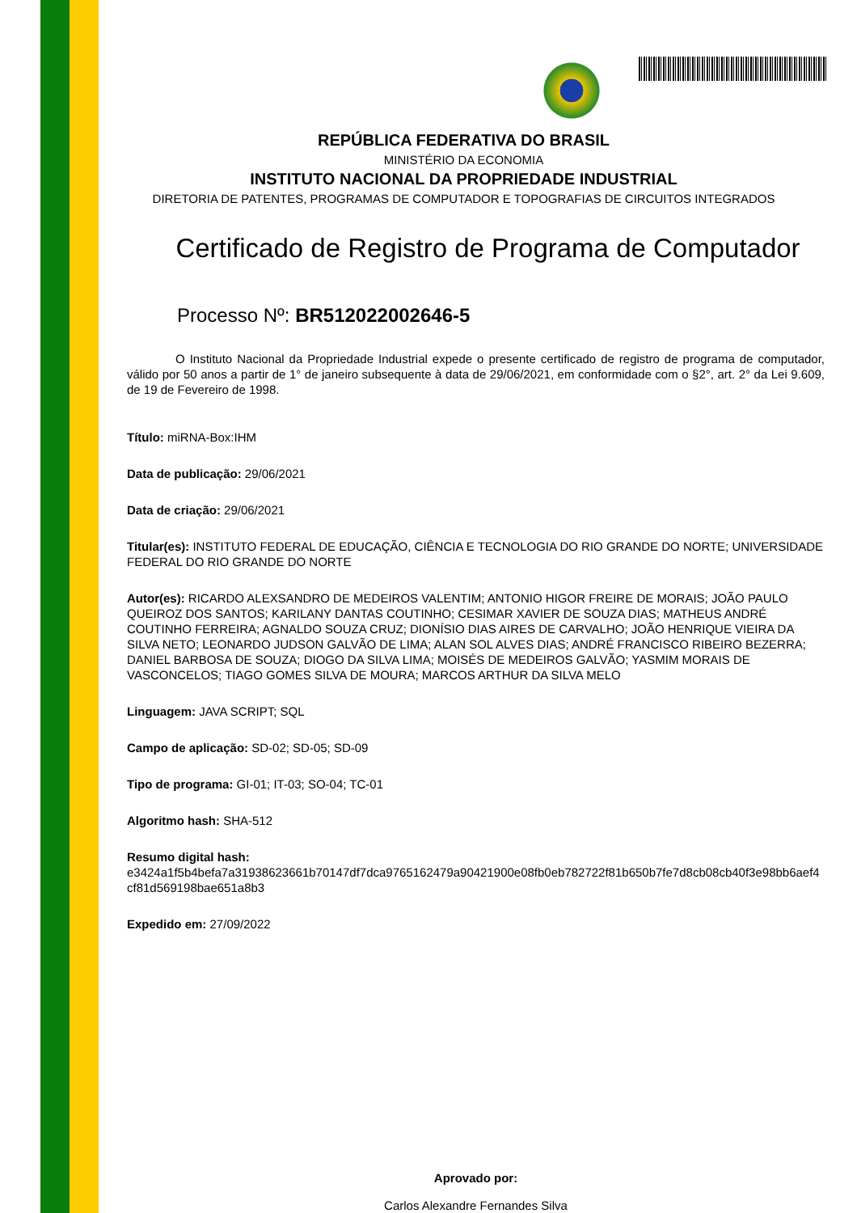REPÚBLICA FEDERATIVA DO BRASIL
MINISTÉRIO DA ECONOMIA
INSTITUTO NACIONAL DA PROPRIEDADE INDUSTRIAL
DIRETORIA DE PATENTES, PROGRAMAS DE COMPUTADOR E TOPOGRAFIAS DE CIRCUITOS INTEGRADOS
Certificado de Registro de Programa de Computador
Processo Nº: BR512022002646-5
O Instituto Nacional da Propriedade Industrial expede o presente certificado de registro de programa de computador, válido por 50 anos a partir de 1° de janeiro subsequente à data de 29/06/2021, em conformidade com o §2°, art. 2° da Lei 9.609, de 19 de Fevereiro de 1998.
Título: miRNA-Box:IHM
Data de publicação: 29/06/2021
Data de criação: 29/06/2021
Titular(es): INSTITUTO FEDERAL DE EDUCAÇÃO, CIÊNCIA E TECNOLOGIA DO RIO GRANDE DO NORTE; UNIVERSIDADE FEDERAL DO RIO GRANDE DO NORTE
Autor(es): RICARDO ALEXSANDRO DE MEDEIROS VALENTIM; ANTONIO HIGOR FREIRE DE MORAIS; JOÃO PAULO QUEIROZ DOS SANTOS; KARILANY DANTAS COUTINHO; CESIMAR XAVIER DE SOUZA DIAS; MATHEUS ANDRÉ COUTINHO FERREIRA; AGNALDO SOUZA CRUZ; DIONÍSIO DIAS AIRES DE CARVALHO; JOÃO HENRIQUE VIEIRA DA SILVA NETO; LEONARDO JUDSON GALVÃO DE LIMA; ALAN SOL ALVES DIAS; ANDRÉ FRANCISCO RIBEIRO BEZERRA; DANIEL BARBOSA DE SOUZA; DIOGO DA SILVA LIMA; MOISÉS DE MEDEIROS GALVÃO; YASMIM MORAIS DE VASCONCELOS; TIAGO GOMES SILVA DE MOURA; MARCOS ARTHUR DA SILVA MELO
Linguagem: JAVA SCRIPT; SQL
Campo de aplicação: SD-02; SD-05; SD-09
Tipo de programa: GI-01; IT-03; SO-04; TC-01
Algoritmo hash: SHA-512
Resumo digital hash:
e3424a1f5b4befa7a31938623661b70147df7dca9765162479a90421900e08fb0eb782722f81b650b7fe7d8cb08cb40f3e98bb6aef4cf81d569198bae651a8b3
Expedido em: 27/09/2022
Aprovado por:
Carlos Alexandre Fernandes Silva